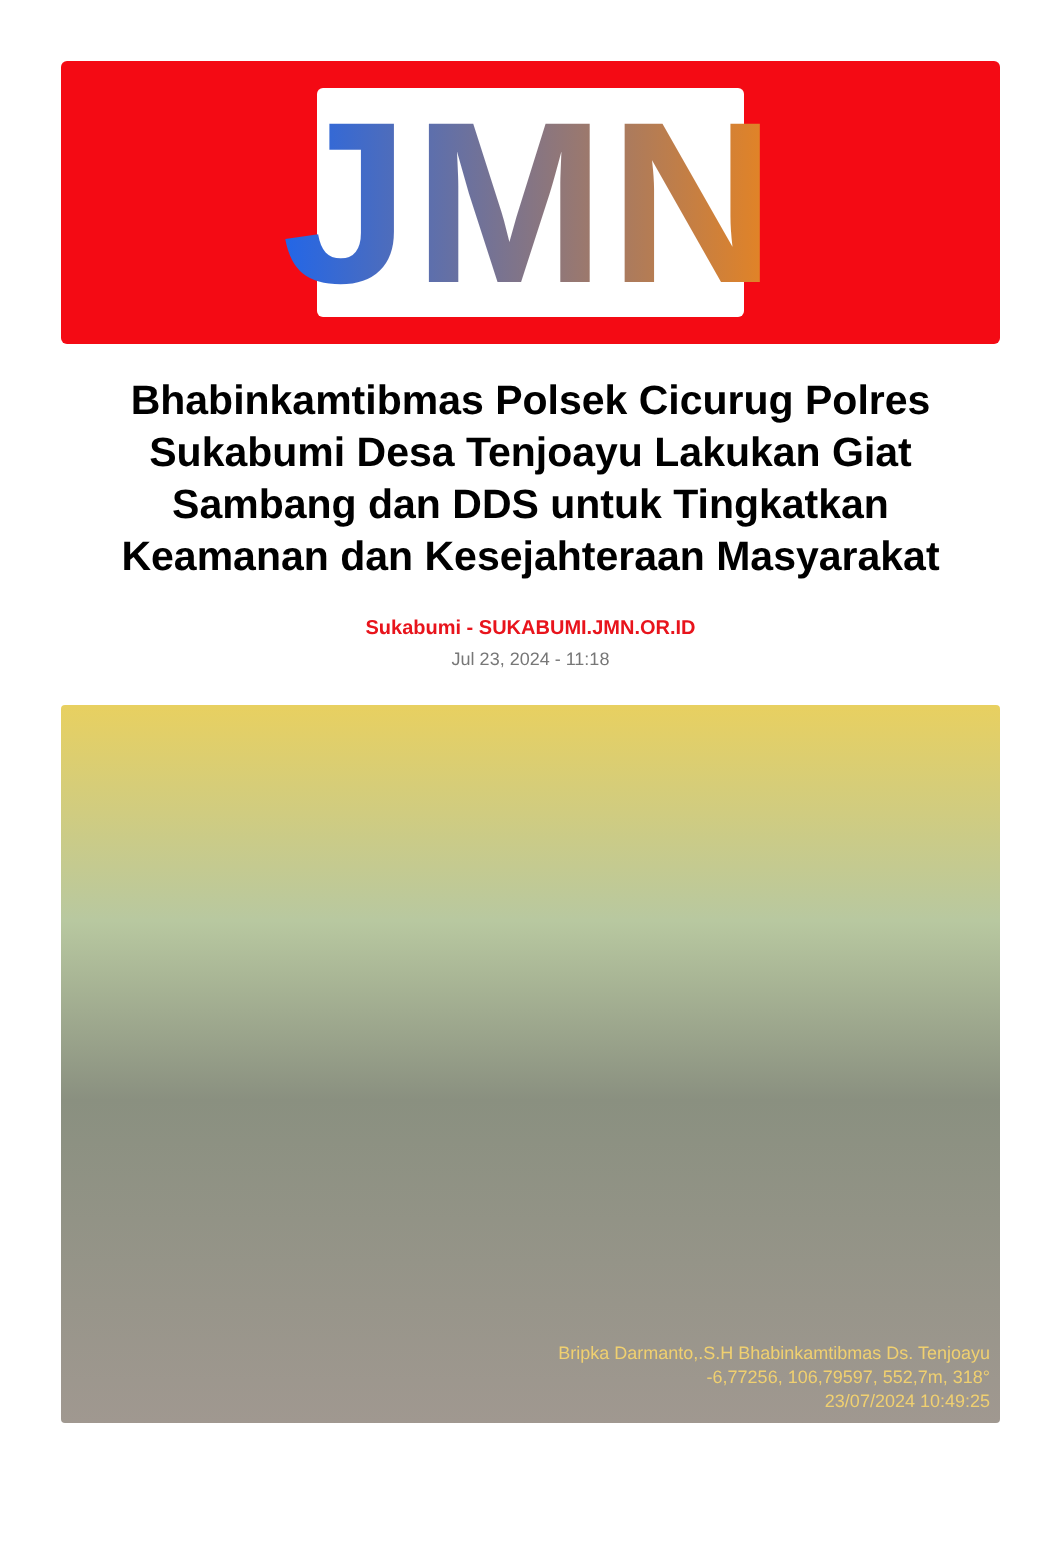JMN
Bhabinkamtibmas Polsek Cicurug Polres Sukabumi Desa Tenjoayu Lakukan Giat Sambang dan DDS untuk Tingkatkan Keamanan dan Kesejahteraan Masyarakat
Sukabumi - SUKABUMI.JMN.OR.ID
Jul 23, 2024 - 11:18
Bripka Darmanto,.S.H Bhabinkamtibmas Ds. Tenjoayu
-6,77256, 106,79597, 552,7m, 318°
23/07/2024 10:49:25